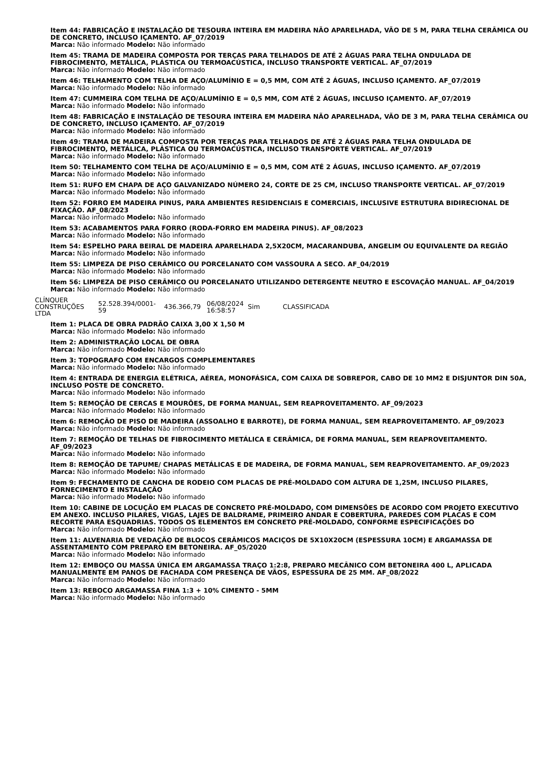Item 44: FABRICAÇÃO E INSTALAÇÃO DE TESOURA INTEIRA EM MADEIRA NÃO APARELHADA, VÃO DE 5 M, PARA TELHA CERÂMICA OU DE CONCRETO, INCLUSO IÇAMENTO. AF_07/2019
Marca: Não informado Modelo: Não informado
Item 45: TRAMA DE MADEIRA COMPOSTA POR TERÇAS PARA TELHADOS DE ATÉ 2 ÁGUAS PARA TELHA ONDULADA DE FIBROCIMENTO, METÁLICA, PLÁSTICA OU TERMOACÚSTICA, INCLUSO TRANSPORTE VERTICAL. AF_07/2019
Marca: Não informado Modelo: Não informado
Item 46: TELHAMENTO COM TELHA DE AÇO/ALUMÍNIO E = 0,5 MM, COM ATÉ 2 ÁGUAS, INCLUSO IÇAMENTO. AF_07/2019
Marca: Não informado Modelo: Não informado
Item 47: CUMMEIRA COM TELHA DE AÇO/ALUMÍNIO E = 0,5 MM, COM ATÉ 2 ÁGUAS, INCLUSO IÇAMENTO. AF_07/2019
Marca: Não informado Modelo: Não informado
Item 48: FABRICAÇÃO E INSTALAÇÃO DE TESOURA INTEIRA EM MADEIRA NÃO APARELHADA, VÃO DE 3 M, PARA TELHA CERÂMICA OU DE CONCRETO, INCLUSO IÇAMENTO. AF_07/2019
Marca: Não informado Modelo: Não informado
Item 49: TRAMA DE MADEIRA COMPOSTA POR TERÇAS PARA TELHADOS DE ATÉ 2 ÁGUAS PARA TELHA ONDULADA DE FIBROCIMENTO, METÁLICA, PLÁSTICA OU TERMOACÚSTICA, INCLUSO TRANSPORTE VERTICAL. AF_07/2019
Marca: Não informado Modelo: Não informado
Item 50: TELHAMENTO COM TELHA DE AÇO/ALUMÍNIO E = 0,5 MM, COM ATÉ 2 ÁGUAS, INCLUSO IÇAMENTO. AF_07/2019
Marca: Não informado Modelo: Não informado
Item 51: RUFO EM CHAPA DE AÇO GALVANIZADO NÚMERO 24, CORTE DE 25 CM, INCLUSO TRANSPORTE VERTICAL. AF_07/2019
Marca: Não informado Modelo: Não informado
Item 52: FORRO EM MADEIRA PINUS, PARA AMBIENTES RESIDENCIAIS E COMERCIAIS, INCLUSIVE ESTRUTURA BIDIRECIONAL DE FIXAÇÃO. AF_08/2023
Marca: Não informado Modelo: Não informado
Item 53: ACABAMENTOS PARA FORRO (RODA-FORRO EM MADEIRA PINUS). AF_08/2023
Marca: Não informado Modelo: Não informado
Item 54: ESPELHO PARA BEIRAL DE MADEIRA APARELHADA 2,5X20CM, MACARANDUBA, ANGELIM OU EQUIVALENTE DA REGIÃO
Marca: Não informado Modelo: Não informado
Item 55: LIMPEZA DE PISO CERÂMICO OU PORCELANATO COM VASSOURA A SECO. AF_04/2019
Marca: Não informado Modelo: Não informado
Item 56: LIMPEZA DE PISO CERÂMICO OU PORCELANATO UTILIZANDO DETERGENTE NEUTRO E ESCOVAÇÃO MANUAL. AF_04/2019
Marca: Não informado Modelo: Não informado
| CLÍNQUER CONSTRUÇÕES LTDA | 52.528.394/0001-59 | 436.366,79 | 06/08/2024 16:58:57 | Sim | CLASSIFICADA |
Item 1: PLACA DE OBRA PADRÃO CAIXA 3,00 X 1,50 M
Marca: Não informado Modelo: Não informado
Item 2: ADMINISTRAÇÃO LOCAL DE OBRA
Marca: Não informado Modelo: Não informado
Item 3: TOPOGRAFO COM ENCARGOS COMPLEMENTARES
Marca: Não informado Modelo: Não informado
Item 4: ENTRADA DE ENERGIA ELÉTRICA, AÉREA, MONOFÁSICA, COM CAIXA DE SOBREPOR, CABO DE 10 MM2 E DISJUNTOR DIN 50A, INCLUSO POSTE DE CONCRETO.
Marca: Não informado Modelo: Não informado
Item 5: REMOÇÃO DE CERCAS E MOURÕES, DE FORMA MANUAL, SEM REAPROVEITAMENTO. AF_09/2023
Marca: Não informado Modelo: Não informado
Item 6: REMOÇÃO DE PISO DE MADEIRA (ASSOALHO E BARROTE), DE FORMA MANUAL, SEM REAPROVEITAMENTO. AF_09/2023
Marca: Não informado Modelo: Não informado
Item 7: REMOÇÃO DE TELHAS DE FIBROCIMENTO METÁLICA E CERÂMICA, DE FORMA MANUAL, SEM REAPROVEITAMENTO. AF_09/2023
Marca: Não informado Modelo: Não informado
Item 8: REMOÇÃO DE TAPUME/ CHAPAS METÁLICAS E DE MADEIRA, DE FORMA MANUAL, SEM REAPROVEITAMENTO. AF_09/2023
Marca: Não informado Modelo: Não informado
Item 9: FECHAMENTO DE CANCHA DE RODEIO COM PLACAS DE PRÉ-MOLDADO COM ALTURA DE 1,25M, INCLUSO PILARES, FORNECIMENTO E INSTALAÇÃO
Marca: Não informado Modelo: Não informado
Item 10: CABINE DE LOCUÇÃO EM PLACAS DE CONCRETO PRÉ-MOLDADO, COM DIMENSÕES DE ACORDO COM PROJETO EXECUTIVO EM ANEXO. INCLUSO PILARES, VIGAS, LAJES DE BALDRAME, PRIMEIRO ANDAR E COBERTURA, PAREDES COM PLACAS E COM RECORTE PARA ESQUADRIAS. TODOS OS ELEMENTOS EM CONCRETO PRÉ-MOLDADO, CONFORME ESPECIFICAÇÕES DO
Marca: Não informado Modelo: Não informado
Item 11: ALVENARIA DE VEDAÇÃO DE BLOCOS CERÂMICOS MACIÇOS DE 5X10X20CM (ESPESSURA 10CM) E ARGAMASSA DE ASSENTAMENTO COM PREPARO EM BETONEIRA. AF_05/2020
Marca: Não informado Modelo: Não informado
Item 12: EMBOÇO OU MASSA ÚNICA EM ARGAMASSA TRAÇO 1:2:8, PREPARO MECÂNICO COM BETONEIRA 400 L, APLICADA MANUALMENTE EM PANOS DE FACHADA COM PRESENÇA DE VÃOS, ESPESSURA DE 25 MM. AF_08/2022
Marca: Não informado Modelo: Não informado
Item 13: REBOCO ARGAMASSA FINA 1:3 + 10% CIMENTO - 5MM
Marca: Não informado Modelo: Não informado